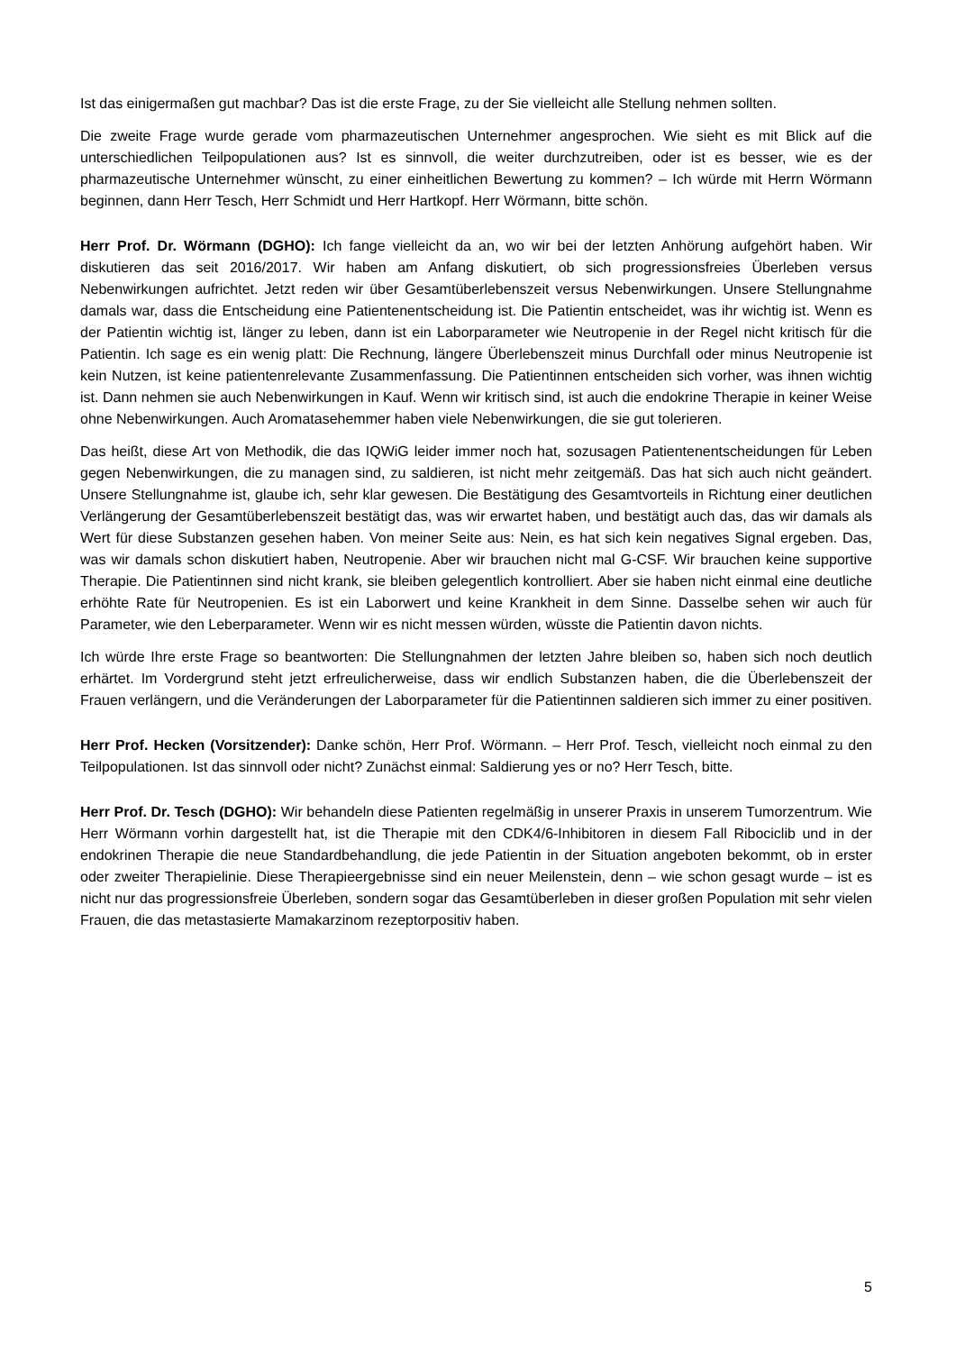Ist das einigermaßen gut machbar? Das ist die erste Frage, zu der Sie vielleicht alle Stellung nehmen sollten.
Die zweite Frage wurde gerade vom pharmazeutischen Unternehmer angesprochen. Wie sieht es mit Blick auf die unterschiedlichen Teilpopulationen aus? Ist es sinnvoll, die weiter durchzutreiben, oder ist es besser, wie es der pharmazeutische Unternehmer wünscht, zu einer einheitlichen Bewertung zu kommen? – Ich würde mit Herrn Wörmann beginnen, dann Herr Tesch, Herr Schmidt und Herr Hartkopf. Herr Wörmann, bitte schön.
Herr Prof. Dr. Wörmann (DGHO): Ich fange vielleicht da an, wo wir bei der letzten Anhörung aufgehört haben. Wir diskutieren das seit 2016/2017. Wir haben am Anfang diskutiert, ob sich progressionsfreies Überleben versus Nebenwirkungen aufrichtet. Jetzt reden wir über Gesamtüberlebenszeit versus Nebenwirkungen. Unsere Stellungnahme damals war, dass die Entscheidung eine Patientenentscheidung ist. Die Patientin entscheidet, was ihr wichtig ist. Wenn es der Patientin wichtig ist, länger zu leben, dann ist ein Laborparameter wie Neutropenie in der Regel nicht kritisch für die Patientin. Ich sage es ein wenig platt: Die Rechnung, längere Überlebenszeit minus Durchfall oder minus Neutropenie ist kein Nutzen, ist keine patientenrelevante Zusammenfassung. Die Patientinnen entscheiden sich vorher, was ihnen wichtig ist. Dann nehmen sie auch Nebenwirkungen in Kauf. Wenn wir kritisch sind, ist auch die endokrine Therapie in keiner Weise ohne Nebenwirkungen. Auch Aromatasehemmer haben viele Nebenwirkungen, die sie gut tolerieren.
Das heißt, diese Art von Methodik, die das IQWiG leider immer noch hat, sozusagen Patientenentscheidungen für Leben gegen Nebenwirkungen, die zu managen sind, zu saldieren, ist nicht mehr zeitgemäß. Das hat sich auch nicht geändert. Unsere Stellungnahme ist, glaube ich, sehr klar gewesen. Die Bestätigung des Gesamtvorteils in Richtung einer deutlichen Verlängerung der Gesamtüberlebenszeit bestätigt das, was wir erwartet haben, und bestätigt auch das, das wir damals als Wert für diese Substanzen gesehen haben. Von meiner Seite aus: Nein, es hat sich kein negatives Signal ergeben. Das, was wir damals schon diskutiert haben, Neutropenie. Aber wir brauchen nicht mal G-CSF. Wir brauchen keine supportive Therapie. Die Patientinnen sind nicht krank, sie bleiben gelegentlich kontrolliert. Aber sie haben nicht einmal eine deutliche erhöhte Rate für Neutropenien. Es ist ein Laborwert und keine Krankheit in dem Sinne. Dasselbe sehen wir auch für Parameter, wie den Leberparameter. Wenn wir es nicht messen würden, wüsste die Patientin davon nichts.
Ich würde Ihre erste Frage so beantworten: Die Stellungnahmen der letzten Jahre bleiben so, haben sich noch deutlich erhärtet. Im Vordergrund steht jetzt erfreulicherweise, dass wir endlich Substanzen haben, die die Überlebenszeit der Frauen verlängern, und die Veränderungen der Laborparameter für die Patientinnen saldieren sich immer zu einer positiven.
Herr Prof. Hecken (Vorsitzender): Danke schön, Herr Prof. Wörmann. – Herr Prof. Tesch, vielleicht noch einmal zu den Teilpopulationen. Ist das sinnvoll oder nicht? Zunächst einmal: Saldierung yes or no? Herr Tesch, bitte.
Herr Prof. Dr. Tesch (DGHO): Wir behandeln diese Patienten regelmäßig in unserer Praxis in unserem Tumorzentrum. Wie Herr Wörmann vorhin dargestellt hat, ist die Therapie mit den CDK4/6-Inhibitoren in diesem Fall Ribociclib und in der endokrinen Therapie die neue Standardbehandlung, die jede Patientin in der Situation angeboten bekommt, ob in erster oder zweiter Therapielinie. Diese Therapieergebnisse sind ein neuer Meilenstein, denn – wie schon gesagt wurde – ist es nicht nur das progressionsfreie Überleben, sondern sogar das Gesamtüberleben in dieser großen Population mit sehr vielen Frauen, die das metastasierte Mamakarzinom rezeptorpositiv haben.
5